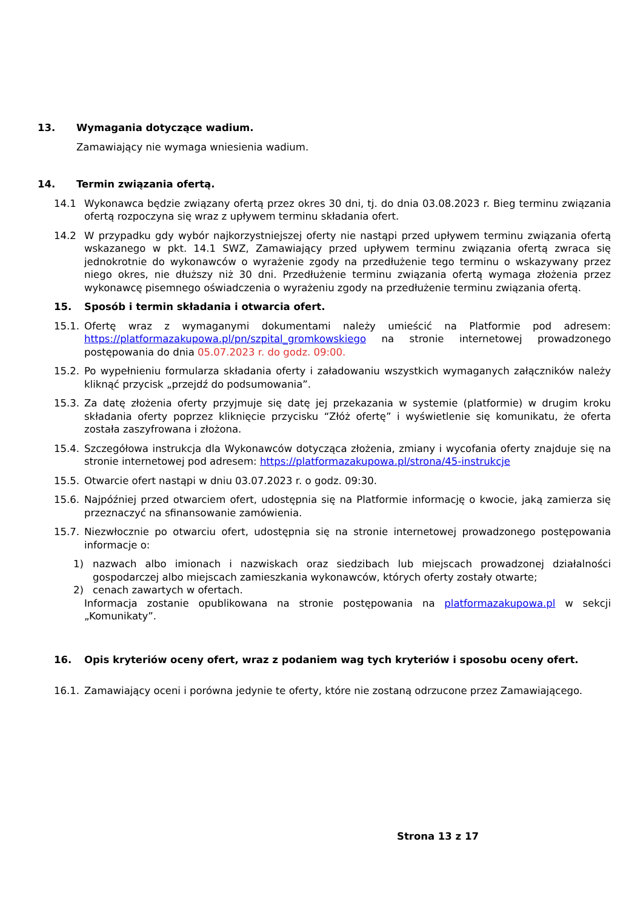13. Wymagania dotyczące wadium.
Zamawiający nie wymaga wniesienia wadium.
14. Termin związania ofertą.
14.1 Wykonawca będzie związany ofertą przez okres 30 dni, tj. do dnia 03.08.2023 r. Bieg terminu związania ofertą rozpoczyna się wraz z upływem terminu składania ofert.
14.2 W przypadku gdy wybór najkorzystniejszej oferty nie nastąpi przed upływem terminu związania ofertą wskazanego w pkt. 14.1 SWZ, Zamawiający przed upływem terminu związania ofertą zwraca się jednokrotnie do wykonawców o wyrażenie zgody na przedłużenie tego terminu o wskazywany przez niego okres, nie dłuższy niż 30 dni. Przedłużenie terminu związania ofertą wymaga złożenia przez wykonawcę pisemnego oświadczenia o wyrażeniu zgody na przedłużenie terminu związania ofertą.
15. Sposób i termin składania i otwarcia ofert.
15.1. Ofertę wraz z wymaganymi dokumentami należy umieścić na Platformie pod adresem: https://platformazakupowa.pl/pn/szpital_gromkowskiego na stronie internetowej prowadzonego postępowania do dnia 05.07.2023 r. do godz. 09:00.
15.2. Po wypełnieniu formularza składania oferty i załadowaniu wszystkich wymaganych załączników należy kliknąć przycisk „przejdź do podsumowania”.
15.3. Za datę złożenia oferty przyjmuje się datę jej przekazania w systemie (platformie) w drugim kroku składania oferty poprzez kliknięcie przycisku “Złóż ofertę” i wyświetlenie się komunikatu, że oferta została zaszyfrowana i złożona.
15.4. Szczegółowa instrukcja dla Wykonawców dotycząca złożenia, zmiany i wycofania oferty znajduje się na stronie internetowej pod adresem: https://platformazakupowa.pl/strona/45-instrukcje
15.5. Otwarcie ofert nastąpi w dniu 03.07.2023 r. o godz. 09:30.
15.6. Najpóźniej przed otwarciem ofert, udostępnia się na Platformie informację o kwocie, jaką zamierza się przeznaczyć na sfinansowanie zamówienia.
15.7. Niezwłocznie po otwarciu ofert, udostępnia się na stronie internetowej prowadzonego postępowania informacje o:
1) nazwach albo imionach i nazwiskach oraz siedzibach lub miejscach prowadzonej działalności gospodarczej albo miejscach zamieszkania wykonawców, których oferty zostały otwarte;
2) cenach zawartych w ofertach.
Informacja zostanie opublikowana na stronie postępowania na platformazakupowa.pl w sekcji „Komunikaty”.
16. Opis kryteriów oceny ofert, wraz z podaniem wag tych kryteriów i sposobu oceny ofert.
16.1. Zamawiający oceni i porówna jedynie te oferty, które nie zostaną odrzucone przez Zamawiającego.
Strona 13 z 17